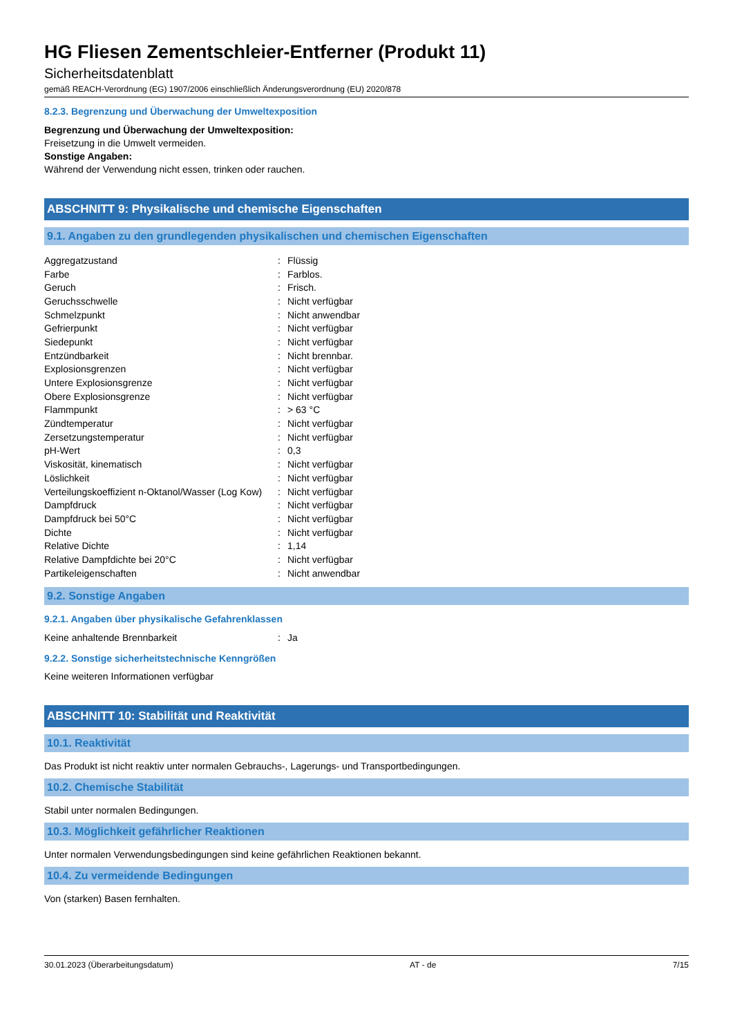HG Fliesen Zementschleier-Entferner (Produkt 11)
Sicherheitsdatenblatt
gemäß REACH-Verordnung (EG) 1907/2006 einschließlich Änderungsverordnung (EU) 2020/878
8.2.3. Begrenzung und Überwachung der Umweltexposition
Begrenzung und Überwachung der Umweltexposition:
Freisetzung in die Umwelt vermeiden.
Sonstige Angaben:
Während der Verwendung nicht essen, trinken oder rauchen.
ABSCHNITT 9: Physikalische und chemische Eigenschaften
9.1. Angaben zu den grundlegenden physikalischen und chemischen Eigenschaften
| Aggregatzustand | : | Flüssig |
| Farbe | : | Farblos. |
| Geruch | : | Frisch. |
| Geruchsschwelle | : | Nicht verfügbar |
| Schmelzpunkt | : | Nicht anwendbar |
| Gefrierpunkt | : | Nicht verfügbar |
| Siedepunkt | : | Nicht verfügbar |
| Entzündbarkeit | : | Nicht brennbar. |
| Explosionsgrenzen | : | Nicht verfügbar |
| Untere Explosionsgrenze | : | Nicht verfügbar |
| Obere Explosionsgrenze | : | Nicht verfügbar |
| Flammpunkt | : | > 63 °C |
| Zündtemperatur | : | Nicht verfügbar |
| Zersetzungstemperatur | : | Nicht verfügbar |
| pH-Wert | : | 0,3 |
| Viskosität, kinematisch | : | Nicht verfügbar |
| Löslichkeit | : | Nicht verfügbar |
| Verteilungskoeffizient n-Oktanol/Wasser (Log Kow) | : | Nicht verfügbar |
| Dampfdruck | : | Nicht verfügbar |
| Dampfdruck bei 50°C | : | Nicht verfügbar |
| Dichte | : | Nicht verfügbar |
| Relative Dichte | : | 1,14 |
| Relative Dampfdichte bei 20°C | : | Nicht verfügbar |
| Partikeleigenschaften | : | Nicht anwendbar |
9.2. Sonstige Angaben
9.2.1. Angaben über physikalische Gefahrenklassen
| Keine anhaltende Brennbarkeit | : | Ja |
9.2.2. Sonstige sicherheitstechnische Kenngrößen
Keine weiteren Informationen verfügbar
ABSCHNITT 10: Stabilität und Reaktivität
10.1. Reaktivität
Das Produkt ist nicht reaktiv unter normalen Gebrauchs-, Lagerungs- und Transportbedingungen.
10.2. Chemische Stabilität
Stabil unter normalen Bedingungen.
10.3. Möglichkeit gefährlicher Reaktionen
Unter normalen Verwendungsbedingungen sind keine gefährlichen Reaktionen bekannt.
10.4. Zu vermeidende Bedingungen
Von (starken) Basen fernhalten.
30.01.2023 (Überarbeitungsdatum) AT - de 7/15